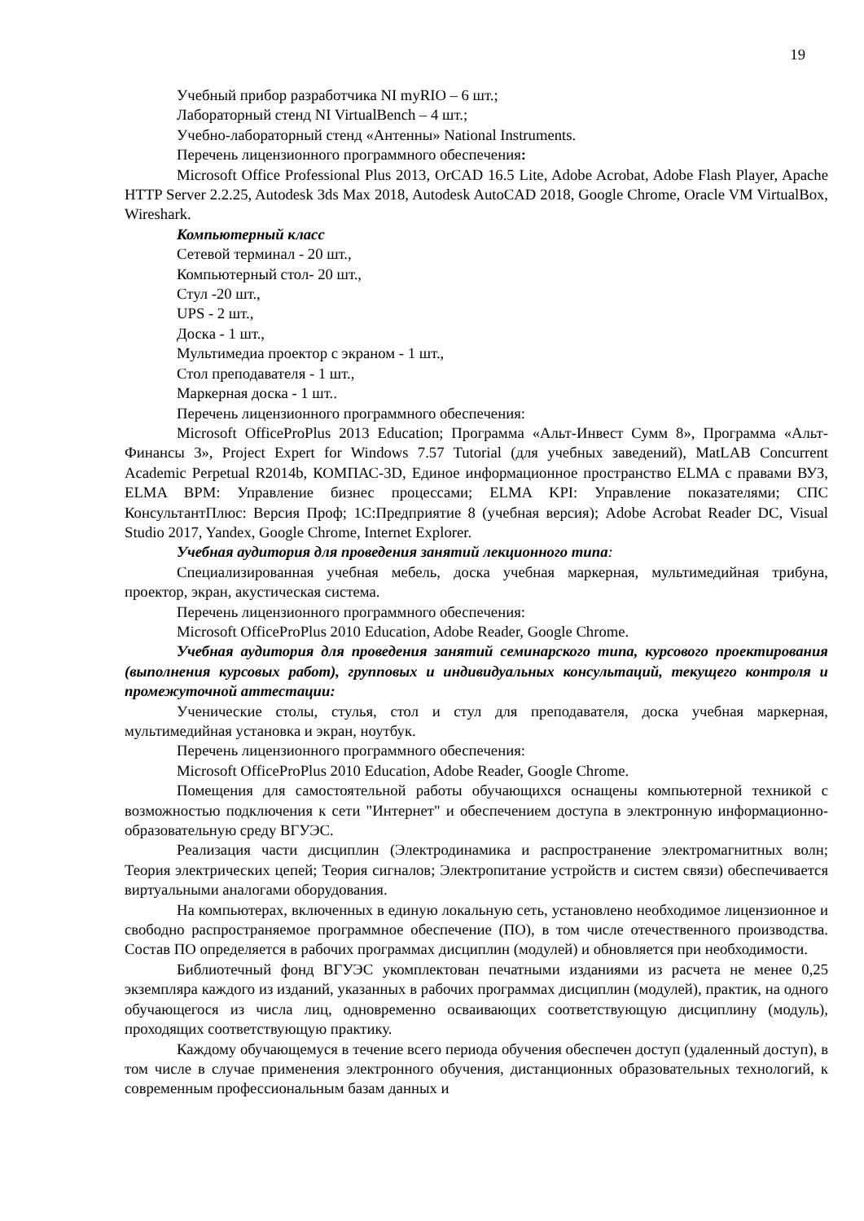19
Учебный прибор разработчика NI myRIO – 6 шт.;
Лабораторный стенд NI VirtualBench – 4 шт.;
Учебно-лабораторный стенд «Антенны» National Instruments.
Перечень лицензионного программного обеспечения:
Microsoft Office Professional Plus 2013, OrCAD 16.5 Lite, Adobe Acrobat, Adobe Flash Player, Apache HTTP Server 2.2.25, Autodesk 3ds Max 2018, Autodesk AutoCAD 2018, Google Chrome, Oracle VM VirtualBox, Wireshark.
Компьютерный класс
Сетевой терминал - 20 шт.,
Компьютерный стол- 20 шт.,
Стул -20 шт.,
UPS - 2 шт.,
Доска - 1 шт.,
Мультимедиа проектор с экраном - 1 шт.,
Стол преподавателя - 1 шт.,
Маркерная доска - 1 шт..
Перечень лицензионного программного обеспечения:
Microsoft OfficeProPlus 2013 Education; Программа «Альт-Инвест Сумм 8», Программа «Альт-Финансы 3», Project Expert for Windows 7.57 Tutorial (для учебных заведений), MatLAB Concurrent Academic Perpetual R2014b, КОМПАС-3D, Единое информационное пространство ELMA с правами ВУЗ, ELMA BPM: Управление бизнес процессами; ELMA KPI: Управление показателями; СПС КонсультантПлюс: Версия Проф; 1С:Предприятие 8 (учебная версия); Adobe Acrobat Reader DC, Visual Studio 2017, Yandex, Google Chrome, Internet Explorer.
Учебная аудитория для проведения занятий лекционного типа:
Специализированная учебная мебель, доска учебная маркерная, мультимедийная трибуна, проектор, экран, акустическая система.
Перечень лицензионного программного обеспечения:
Microsoft OfficeProPlus 2010 Education, Adobe Reader, Google Chrome.
Учебная аудитория для проведения занятий семинарского типа, курсового проектирования (выполнения курсовых работ), групповых и индивидуальных консультаций, текущего контроля и промежуточной аттестации:
Ученические столы, стулья, стол и стул для преподавателя, доска учебная маркерная, мультимедийная установка и экран, ноутбук.
Перечень лицензионного программного обеспечения:
Microsoft OfficeProPlus 2010 Education, Adobe Reader, Google Chrome.
Помещения для самостоятельной работы обучающихся оснащены компьютерной техникой с возможностью подключения к сети "Интернет" и обеспечением доступа в электронную информационно-образовательную среду ВГУЭС.
Реализация части дисциплин (Электродинамика и распространение электромагнитных волн; Теория электрических цепей; Теория сигналов; Электропитание устройств и систем связи) обеспечивается виртуальными аналогами оборудования.
На компьютерах, включенных в единую локальную сеть, установлено необходимое лицензионное и свободно распространяемое программное обеспечение (ПО), в том числе отечественного производства. Состав ПО определяется в рабочих программах дисциплин (модулей) и обновляется при необходимости.
Библиотечный фонд ВГУЭС укомплектован печатными изданиями из расчета не менее 0,25 экземпляра каждого из изданий, указанных в рабочих программах дисциплин (модулей), практик, на одного обучающегося из числа лиц, одновременно осваивающих соответствующую дисциплину (модуль), проходящих соответствующую практику.
Каждому обучающемуся в течение всего периода обучения обеспечен доступ (удаленный доступ), в том числе в случае применения электронного обучения, дистанционных образовательных технологий, к современным профессиональным базам данных и